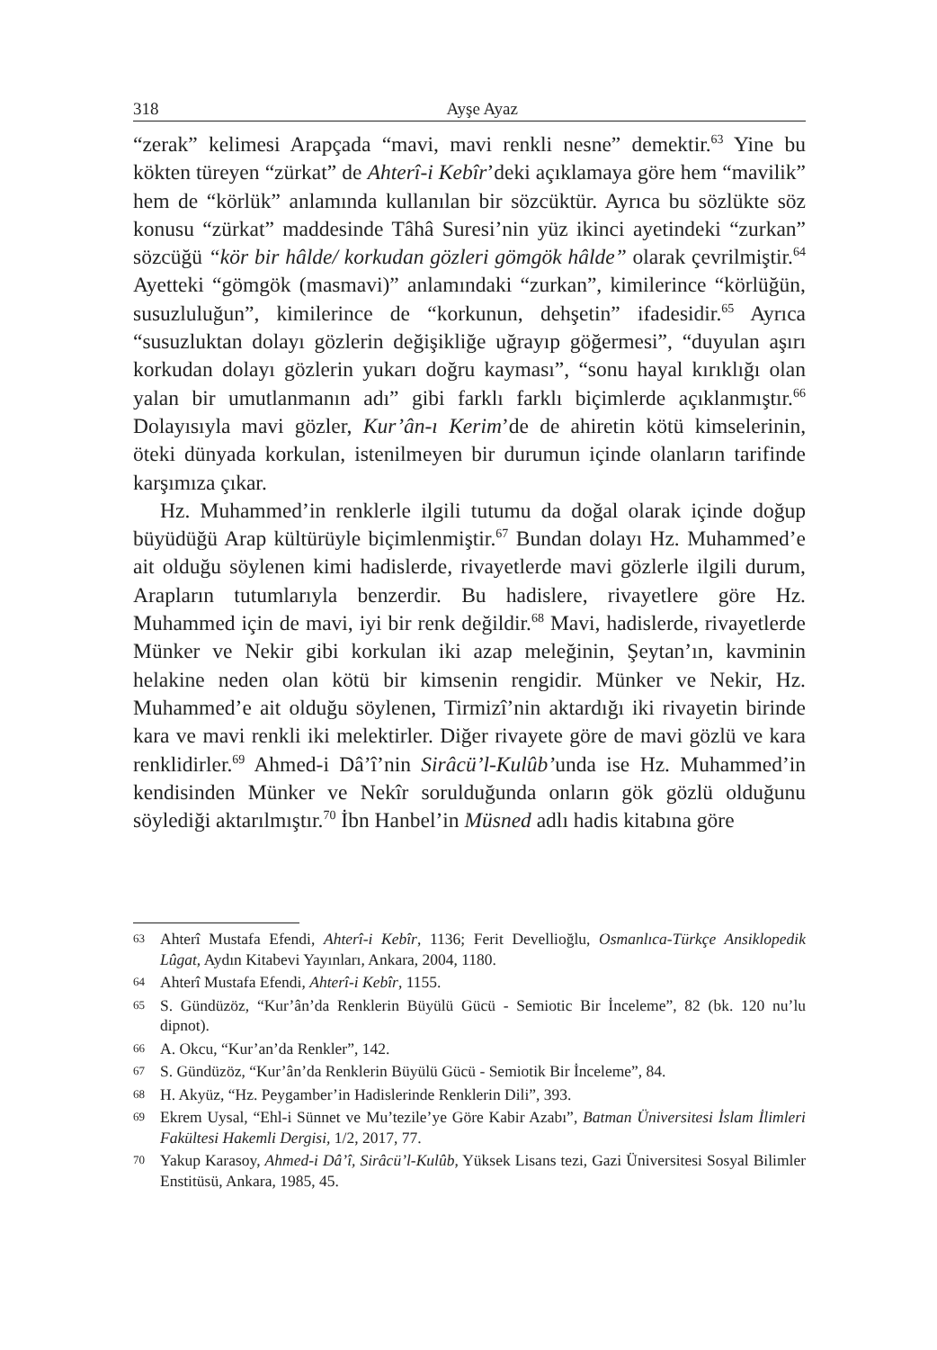318 Ayşe Ayaz
“zerak” kelimesi Arapçada “mavi, mavi renkli nesne” demektir.<sup>63</sup> Yine bu kökten türeyen “zürkat” de Ahterî-i Kebîr’deki açıklamaya göre hem “mavilik” hem de “körlük” anlamında kullanılan bir sözcüktür. Ayrıca bu sözlükte söz konusu “zürkat” maddesinde Tâhâ Suresi’nin yüz ikinci ayetindeki “zurkan” sözcüğü “kör bir hâlde/ korkudan gözleri gömgök hâlde” olarak çevrilmiştir.<sup>64</sup> Ayetteki “gömgök (masmavi)” anlamındaki “zurkan”, kimilerince “körlüğün, susuzluluğun”, kimilerince de “korkunun, dehşetin” ifadesidir.<sup>65</sup> Ayrıca “susuzluktan dolayı gözlerin değişikliğe uğrayıp göğermesi”, “duyulan aşırı korkudan dolayı gözlerin yukarı doğru kayması”, “sonu hayal kırıklığı olan yalan bir umutlanmanın adı” gibi farklı farklı biçimlerde açıklanmıştır.<sup>66</sup> Dolayısıyla mavi gözler, Kur’ân-ı Kerim’de de ahiretin kötü kimselerinin, öteki dünyada korkulan, istenilmeyen bir durumun içinde olanların tarifinde karşımıza çıkar.
Hz. Muhammed’in renklerle ilgili tutumu da doğal olarak içinde doğup büyüdüğü Arap kültürüyle biçimlenmiştir.<sup>67</sup> Bundan dolayı Hz. Muhammed’e ait olduğu söylenen kimi hadislerde, rivayetlerde mavi gözlerle ilgili durum, Arapların tutumlarıyla benzerdir. Bu hadislere, rivayetlere göre Hz. Muhammed için de mavi, iyi bir renk değildir.<sup>68</sup> Mavi, hadislerde, rivayetlerde Münker ve Nekir gibi korkulan iki azap meleğinin, Şeytan’ın, kavminin helakine neden olan kötü bir kimsenin rengidir. Münker ve Nekir, Hz. Muhammed’e ait olduğu söylenen, Tirmizî’nin aktardığı iki rivayetin birinde kara ve mavi renkli iki melektirler. Diğer rivayete göre de mavi gözlü ve kara renklidirler.<sup>69</sup> Ahmed-i Dâ’î’nin Sirâcü’l-Kulûb’unda ise Hz. Muhammed’in kendisinden Münker ve Nekîr sorulduğunda onların gök gözlü olduğunu söylediği aktarılmıştır.<sup>70</sup> İbn Hanbel’in Müsned adlı hadis kitabına göre
63 Ahterî Mustafa Efendi, Ahterî-i Kebîr, 1136; Ferit Devellioğlu, Osmanlıca-Türkçe Ansiklopedik Lûgat, Aydın Kitabevi Yayınları, Ankara, 2004, 1180.
64 Ahterî Mustafa Efendi, Ahterî-i Kebîr, 1155.
65 S. Gündüzöz, “Kur’ân’da Renklerin Büyülü Gücü - Semiotic Bir İnceleme”, 82 (bk. 120 nu’lu dipnot).
66 A. Okcu, “Kur’an’da Renkler”, 142.
67 S. Gündüzöz, “Kur’ân’da Renklerin Büyülü Gücü - Semiotik Bir İnceleme”, 84.
68 H. Akyüz, “Hz. Peygamber’in Hadislerinde Renklerin Dili”, 393.
69 Ekrem Uysal, “Ehl-i Sünnet ve Mu’tezile’ye Göre Kabir Azabı”, Batman Üniversitesi İslam İlimleri Fakültesi Hakemli Dergisi, 1/2, 2017, 77.
70 Yakup Karasoy, Ahmed-i Dâ’î, Sirâcü’l-Kulûb, Yüksek Lisans tezi, Gazi Üniversitesi Sosyal Bilimler Enstitüsü, Ankara, 1985, 45.